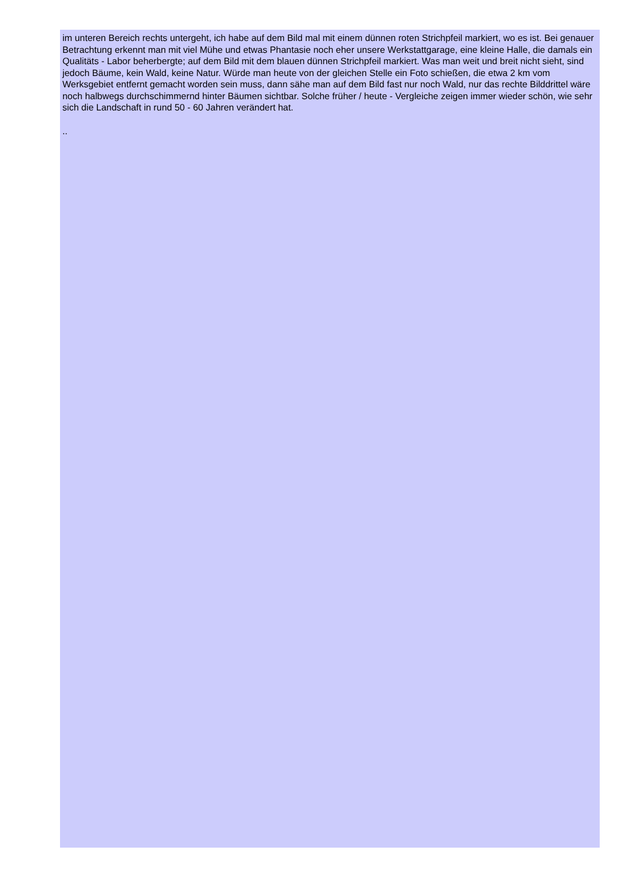im unteren Bereich rechts untergeht, ich habe auf dem Bild mal mit einem dünnen roten Strichpfeil markiert, wo es ist. Bei genauer Betrachtung erkennt man mit viel Mühe und etwas Phantasie noch eher unsere Werkstattgarage, eine kleine Halle, die damals ein Qualitäts - Labor beherbergte; auf dem Bild mit dem blauen dünnen Strichpfeil markiert. Was man weit und breit nicht sieht, sind jedoch Bäume, kein Wald, keine Natur. Würde man heute von der gleichen Stelle ein Foto schießen, die etwa 2 km vom Werksgebiet entfernt gemacht worden sein muss, dann sähe man auf dem Bild fast nur noch Wald, nur das rechte Bilddrittel wäre noch halbwegs durchschimmernd hinter Bäumen sichtbar. Solche früher / heute - Vergleiche zeigen immer wieder schön, wie sehr sich die Landschaft in rund 50 - 60 Jahren verändert hat.
..